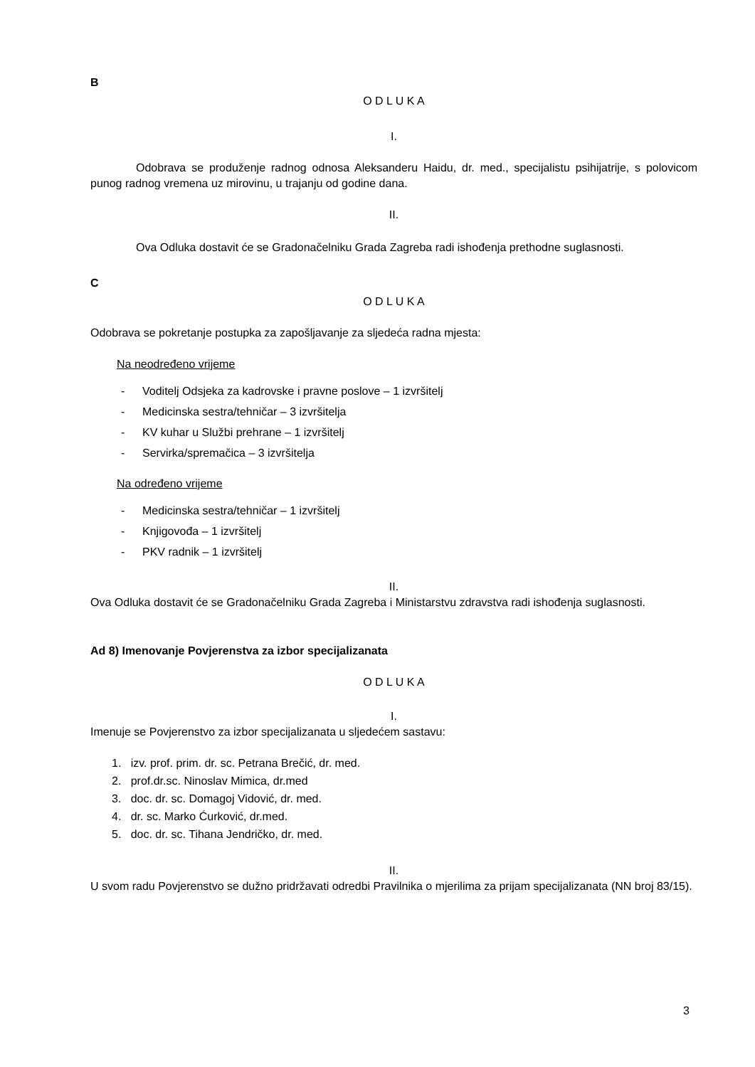B
O D L U K A
I.
Odobrava se produženje radnog odnosa Aleksanderu Haidu, dr. med., specijalistu psihijatrije, s polovicom punog radnog vremena uz mirovinu, u trajanju od godine dana.
II.
Ova Odluka dostavit će se Gradonačelniku Grada Zagreba radi ishođenja prethodne suglasnosti.
C
O D L U K A
Odobrava se pokretanje postupka za zapošljavanje za sljedeća radna mjesta:
Na neodređeno vrijeme
- Voditelj Odsjeka za kadrovske i pravne poslove – 1 izvršitelj
- Medicinska sestra/tehničar – 3 izvršitelja
- KV kuhar u Službi prehrane – 1 izvršitelj
- Servirka/spremačica – 3 izvršitelja
Na određeno vrijeme
- Medicinska sestra/tehničar – 1 izvršitelj
- Knjigovođa – 1 izvršitelj
- PKV radnik – 1 izvršitelj
II.
Ova Odluka dostavit će se Gradonačelniku Grada Zagreba i Ministarstvu zdravstva radi ishođenja suglasnosti.
Ad 8) Imenovanje Povjerenstva za izbor specijalizanata
O D L U K A
I.
Imenuje se Povjerenstvo za izbor specijalizanata u sljedećem sastavu:
1. izv. prof. prim. dr. sc. Petrana Brečić, dr. med.
2. prof.dr.sc. Ninoslav Mimica, dr.med
3. doc. dr. sc. Domagoj Vidović, dr. med.
4. dr. sc. Marko Ćurković, dr.med.
5. doc. dr. sc. Tihana Jendričko, dr. med.
II.
U svom radu Povjerenstvo se dužno pridržavati odredbi Pravilnika o mjerilima za prijam specijalizanata (NN broj 83/15).
3